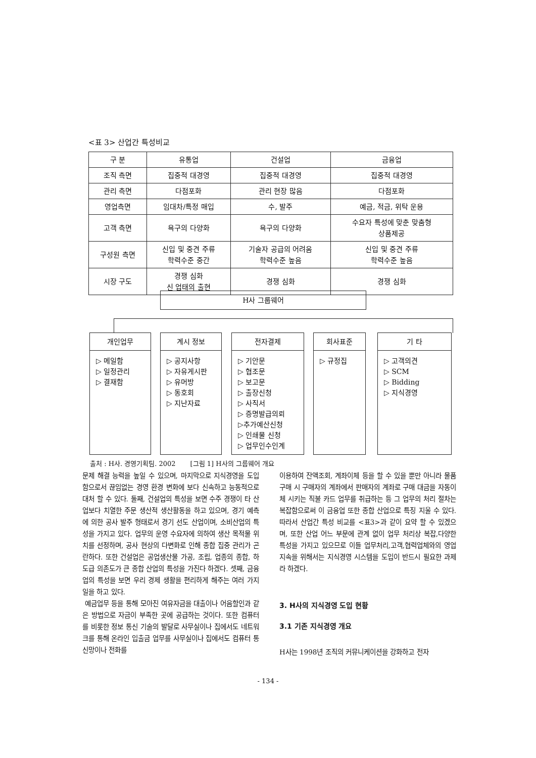<표 3> 산업간 특성비교
| 구 분 | 유통업 | 건설업 | 금융업 |
| --- | --- | --- | --- |
| 조직 측면 | 집중적 대경영 | 집중적 대경영 | 집중적 대경영 |
| 관리 측면 | 다점포화 | 관리 현장 많음 | 다점포화 |
| 영업측면 | 임대차/특정 매입 | 수, 발주 | 예금, 적금, 위탁 운용 |
| 고객 측면 | 욕구의 다양화 | 욕구의 다양화 | 수요자 특성에 맞춘 맞춤형 상품제공 |
| 구성원 측면 | 신입 및 중견 주류 학력수준 중간 | 기술자 공급의 어려움 학력수준 높음 | 신입 및 중견 주류 학력수준 높음 |
| 시장 구도 | 경쟁 심화 신 업태의 출현 | 경쟁 심화 | 경쟁 심화 |
H사 그룹웨어
개인업무
▷ 메일함
▷ 일정관리
▷ 결재함
계시 정보
▷ 공지사항
▷ 자유게시판
▷ 유머방
▷ 동호회
▷ 지난자료
전자결제
▷ 기안문
▷ 협조문
▷ 보고문
▷ 출장신청
▷ 사직서
▷ 증명발급의뢰
▷추가예산신청
▷ 인쇄물 신청
▷ 업무인수인계
회사표준
▷ 규정집
기 타
▷ 고객의견
▷ SCM
▷ Bidding
▷ 지식경영
출처 : H사. 경영기획팀. 2002 [그림 1] H사의 그룹웨어 개요
문제 해결 능력을 높일 수 있으며, 마지막으로 지식경영을 도입 함으로서 끊임없는 경영 환경 변화에 보다 신속하고 능동적으로 대처 할 수 있다. 둘째, 건설업의 특성을 보면 수주 경쟁이 타 산업보다 치열한 주문 생산적 생산활동을 하고 있으며, 경기 예측에 의한 공사 발주 형태로서 경기 선도 산업이며, 소비산업의 특성을 가지고 있다. 업무의 운영 수요자에 의하여 생산 목적물 위치를 선정하며, 공사 현상의 다변화로 인해 종합 집중 관리가 곤란하다. 또한 건설업은 공업생산물 가공, 조립, 업종의 종합, 하도급 의존도가 큰 종합 산업의 특성을 가진다 하겠다. 셋째, 금융업의 특성을 보면 우리 경제 생활을 편리하게 해주는 여러 가지 일을 하고 있다.
예금업무 등을 통해 모아진 여유자금을 대출이나 어음할인과 같은 방법으로 자금이 부족한 곳에 공급하는 것이다. 또한 컴퓨터를 비롯한 정보 통신 기술의 발달로 사무실이나 집에서도 네트워크를 통해 온라인 입출금 업무를 사무실이나 집에서도 컴퓨터 통신망이나 전화를
이용하여 잔액조회, 계좌이체 등을 할 수 있을 뿐만 아니라 물품 구매 시 구매자의 계좌에서 판매자의 계좌로 구매 대금을 자동이체 시키는 직불 카드 업무를 취급하는 등 그 업무의 처리 절차는 복잡함으로써 이 금융업 또한 종합 산업으로 특징 지울 수 있다. 따라서 산업간 특성 비교를 <표3>과 같이 요약 할 수 있겠으며, 또한 산업 어느 부문에 관계 없이 업무 처리상 복잡,다양한 특성을 가지고 있으므로 이들 업무처리,고객,협력업체와의 영업지속을 위해서는 지식경영 시스템을 도입이 반드시 필요한 과제라 하겠다.
3. H사의 지식경영 도입 현황
3.1 기존 지식경영 개요
H사는 1998년 조직의 커뮤니케이션을 강화하고 전자
- 134 -